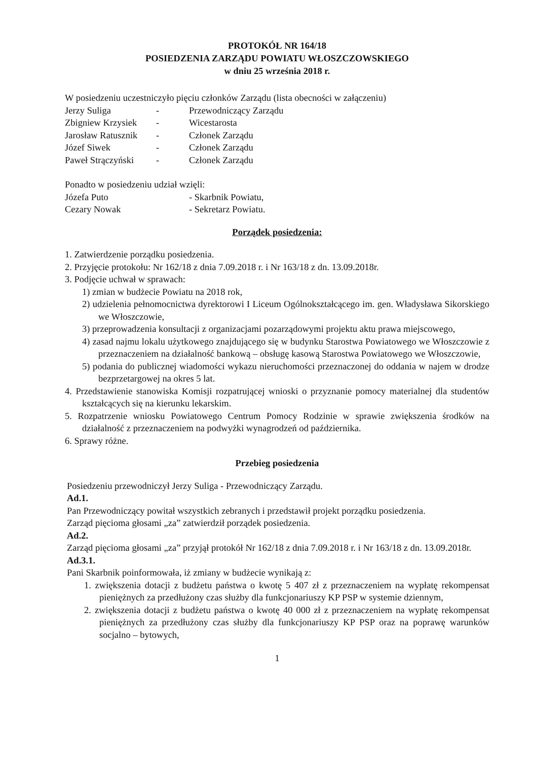PROTOKÓŁ NR 164/18
POSIEDZENIA ZARZĄDU POWIATU WŁOSZCZOWSKIEGO
w dniu 25 września 2018 r.
W posiedzeniu uczestniczyło pięciu członków Zarządu (lista obecności w załączeniu)
| Jerzy Suliga | - | Przewodniczący Zarządu |
| Zbigniew Krzysiek | - | Wicestarosta |
| Jarosław Ratusznik | - | Członek Zarządu |
| Józef Siwek | - | Członek Zarządu |
| Paweł Strączyński | - | Członek Zarządu |
Ponadto w posiedzeniu udział wzięli:
| Józefa Puto | - Skarbnik Powiatu, |
| Cezary Nowak | - Sekretarz Powiatu. |
Porządek posiedzenia:
1. Zatwierdzenie porządku posiedzenia.
2. Przyjęcie protokołu: Nr 162/18 z dnia 7.09.2018 r. i Nr 163/18 z dn. 13.09.2018r.
3. Podjęcie uchwał w sprawach:
1) zmian w budżecie Powiatu na 2018 rok,
2) udzielenia pełnomocnictwa dyrektorowi I Liceum Ogólnokształcącego im. gen. Władysława Sikorskiego we Włoszczowie,
3) przeprowadzenia konsultacji z organizacjami pozarządowymi projektu aktu prawa miejscowego,
4) zasad najmu lokalu użytkowego znajdującego się w budynku Starostwa Powiatowego we Włoszczowie z przeznaczeniem na działalność bankową – obsługę kasową Starostwa Powiatowego we Włoszczowie,
5) podania do publicznej wiadomości wykazu nieruchomości przeznaczonej do oddania w najem w drodze bezprzetargowej na okres 5 lat.
4. Przedstawienie stanowiska Komisji rozpatrującej wnioski o przyznanie pomocy materialnej dla studentów kształcących się na kierunku lekarskim.
5. Rozpatrzenie wniosku Powiatowego Centrum Pomocy Rodzinie w sprawie zwiększenia środków na działalność z przeznaczeniem na podwyżki wynagrodzeń od października.
6. Sprawy różne.
Przebieg posiedzenia
Posiedzeniu przewodniczył Jerzy Suliga - Przewodniczący Zarządu.
Ad.1.
Pan Przewodniczący powitał wszystkich zebranych i przedstawił projekt porządku posiedzenia.
Zarząd pięcioma głosami „za” zatwierdził porządek posiedzenia.
Ad.2.
Zarząd pięcioma głosami „za” przyjął protokół Nr 162/18 z dnia 7.09.2018 r. i Nr 163/18 z dn. 13.09.2018r.
Ad.3.1.
Pani Skarbnik poinformowała, iż zmiany w budżecie wynikają z:
1. zwiększenia dotacji z budżetu państwa o kwotę 5 407 zł z przeznaczeniem na wypłatę rekompensat pieniężnych za przedłużony czas służby dla funkcjonariuszy KP PSP w systemie dziennym,
2. zwiększenia dotacji z budżetu państwa o kwotę 40 000 zł z przeznaczeniem na wypłatę rekompensat pieniężnych za przedłużony czas służby dla funkcjonariuszy KP PSP oraz na poprawę warunków socjalno – bytowych,
1